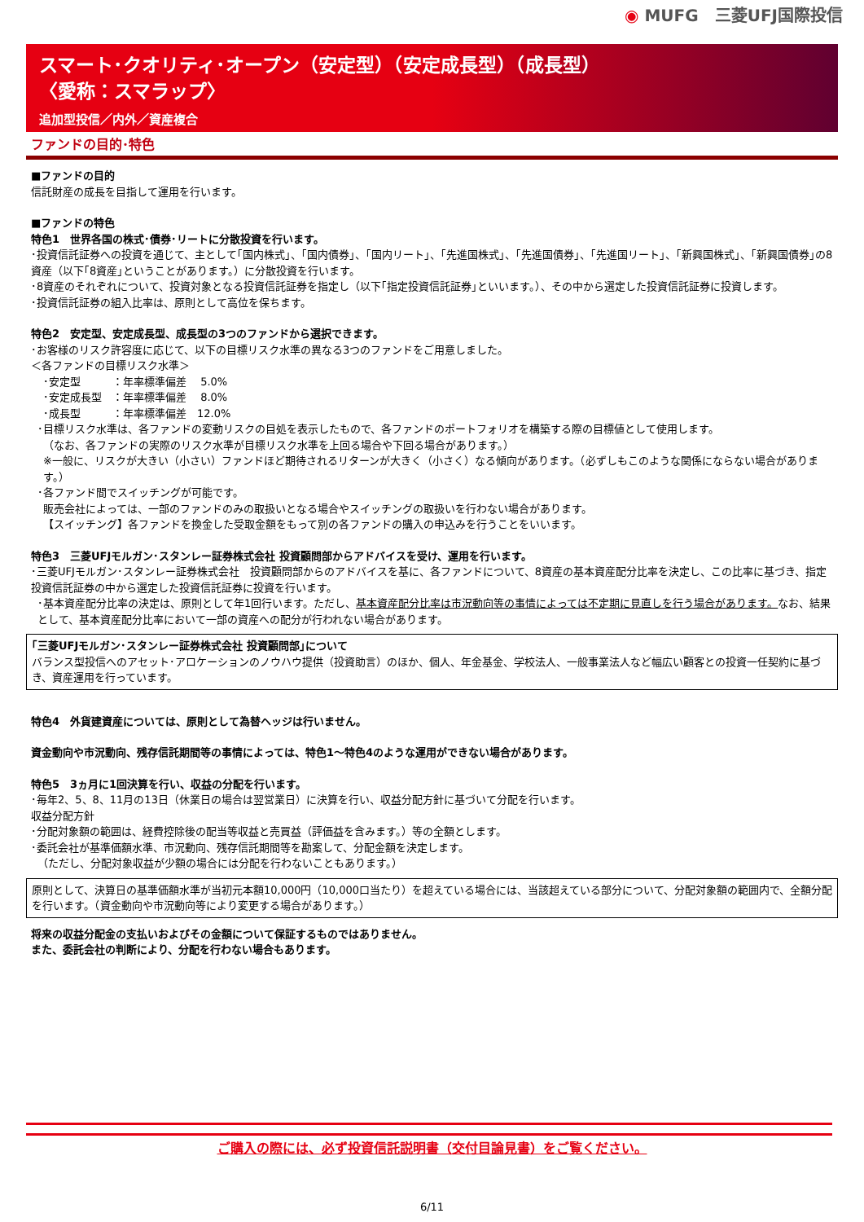◉ MUFG　三菱UFJ国際投信
スマート･クオリティ･オープン（安定型）（安定成長型）（成長型）
〈愛称：スマラップ〉
追加型投信／内外／資産複合
ファンドの目的･特色
■ファンドの目的
信託財産の成長を目指して運用を行います。
■ファンドの特色
特色1　世界各国の株式･債券･リートに分散投資を行います。
･投資信託証券への投資を通じて、主として｢国内株式｣、｢国内債券｣、｢国内リート｣、｢先進国株式｣、｢先進国債券｣、｢先進国リート｣、｢新興国株式｣、｢新興国債券｣の8資産（以下｢8資産｣ということがあります。）に分散投資を行います。
･8資産のそれぞれについて、投資対象となる投資信託証券を指定し（以下｢指定投資信託証券｣といいます。）、その中から選定した投資信託証券に投資します。
･投資信託証券の組入比率は、原則として高位を保ちます。
特色2　安定型、安定成長型、成長型の3つのファンドから選択できます。
･お客様のリスク許容度に応じて、以下の目標リスク水準の異なる3つのファンドをご用意しました。
＜各ファンドの目標リスク水準＞
･安定型　　　：年率標準偏差　 5.0%
･安定成長型　：年率標準偏差　 8.0%
･成長型　　　：年率標準偏差　12.0%
･目標リスク水準は、各ファンドの変動リスクの目処を表示したもので、各ファンドのポートフォリオを構築する際の目標値として使用します。
（なお、各ファンドの実際のリスク水準が目標リスク水準を上回る場合や下回る場合があります。）
※一般に、リスクが大きい（小さい）ファンドほど期待されるリターンが大きく（小さく）なる傾向があります。（必ずしもこのような関係にならない場合があります。）
･各ファンド間でスイッチングが可能です。
販売会社によっては、一部のファンドのみの取扱いとなる場合やスイッチングの取扱いを行わない場合があります。
【スイッチング】各ファンドを換金した受取金額をもって別の各ファンドの購入の申込みを行うことをいいます。
特色3　三菱UFJモルガン･スタンレー証券株式会社 投資顧問部からアドバイスを受け、運用を行います。
･三菱UFJモルガン･スタンレー証券株式会社　投資顧問部からのアドバイスを基に、各ファンドについて、8資産の基本資産配分比率を決定し、この比率に基づき、指定投資信託証券の中から選定した投資信託証券に投資を行います。
･基本資産配分比率の決定は、原則として年1回行います。ただし、基本資産配分比率は市況動向等の事情によっては不定期に見直しを行う場合があります。なお、結果として、基本資産配分比率において一部の資産への配分が行われない場合があります。
｢三菱UFJモルガン･スタンレー証券株式会社 投資顧問部｣について
バランス型投信へのアセット･アロケーションのノウハウ提供（投資助言）のほか、個人、年金基金、学校法人、一般事業法人など幅広い顧客との投資一任契約に基づき、資産運用を行っています。
特色4　外貨建資産については、原則として為替ヘッジは行いません。
資金動向や市況動向、残存信託期間等の事情によっては、特色1～特色4のような運用ができない場合があります。
特色5　3ヵ月に1回決算を行い、収益の分配を行います。
･毎年2、5、8、11月の13日（休業日の場合は翌営業日）に決算を行い、収益分配方針に基づいて分配を行います。
収益分配方針
･分配対象額の範囲は、経費控除後の配当等収益と売買益（評価益を含みます。）等の全額とします。
･委託会社が基準価額水準、市況動向、残存信託期間等を勘案して、分配金額を決定します。
（ただし、分配対象収益が少額の場合には分配を行わないこともあります。）
原則として、決算日の基準価額水準が当初元本額10,000円（10,000口当たり）を超えている場合には、当該超えている部分について、分配対象額の範囲内で、全額分配を行います。（資金動向や市況動向等により変更する場合があります。）
将来の収益分配金の支払いおよびその金額について保証するものではありません。
また、委託会社の判断により、分配を行わない場合もあります。
ご購入の際には、必ず投資信託説明書（交付目論見書）をご覧ください。
6/11